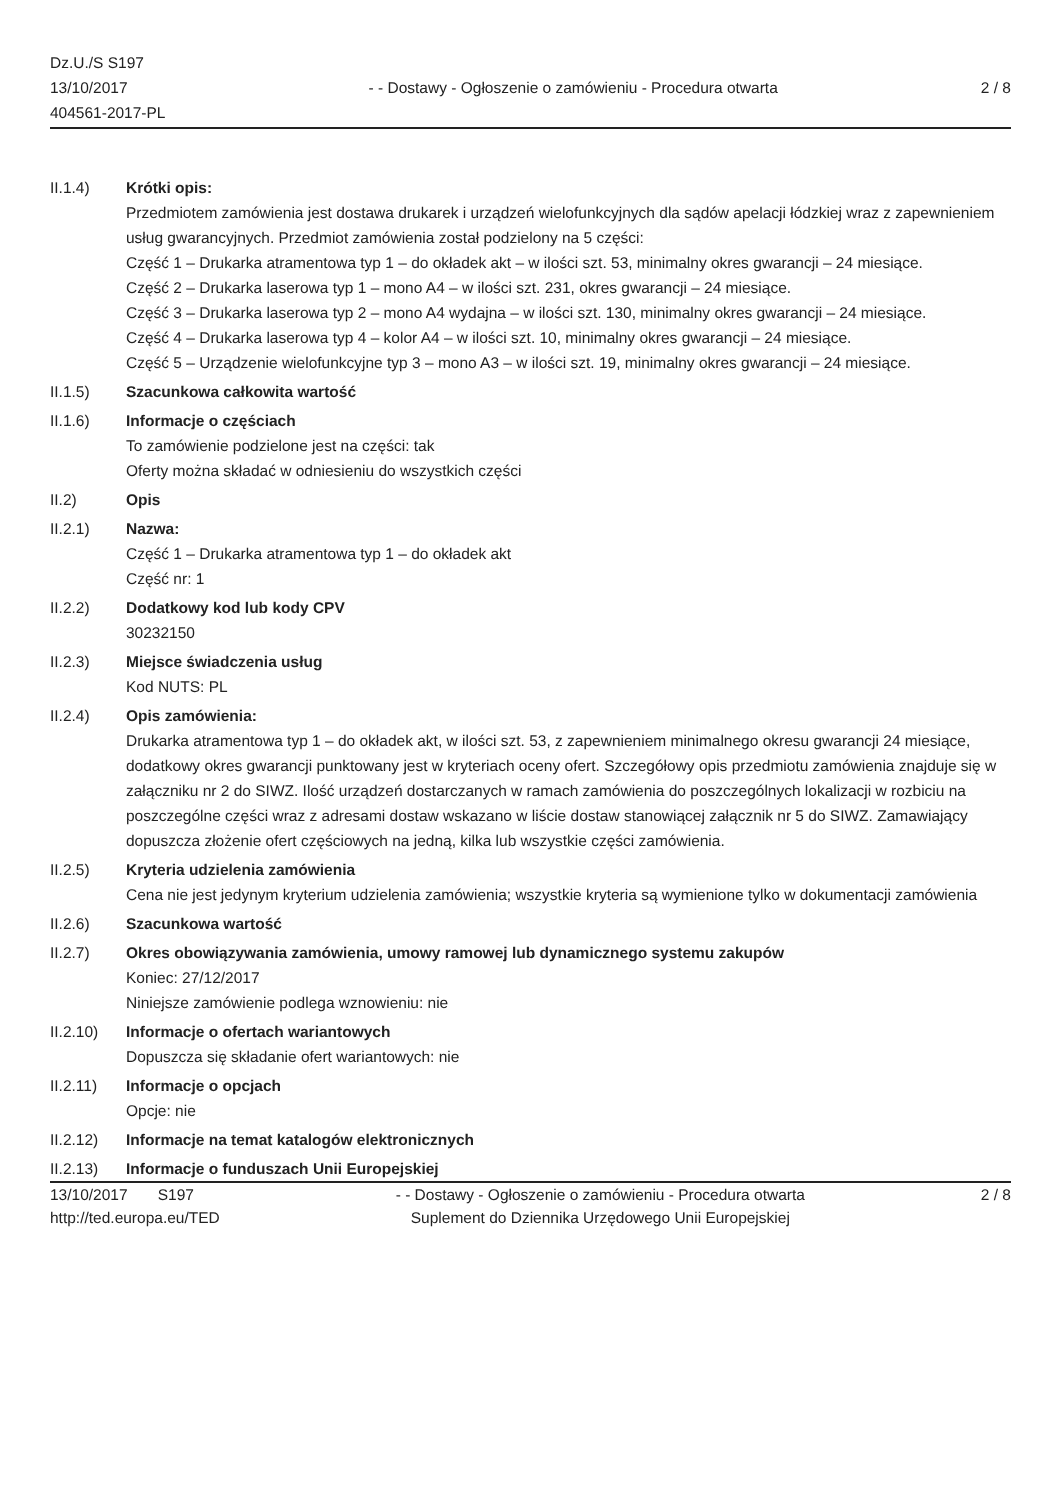Dz.U./S S197
13/10/2017
404561-2017-PL
- - Dostawy - Ogłoszenie o zamówieniu - Procedura otwarta
2 / 8
II.1.4) Krótki opis:
Przedmiotem zamówienia jest dostawa drukarek i urządzeń wielofunkcyjnych dla sądów apelacji łódzkiej wraz z zapewnieniem usług gwarancyjnych. Przedmiot zamówienia został podzielony na 5 części:
Część 1 – Drukarka atramentowa typ 1 – do okładek akt – w ilości szt. 53, minimalny okres gwarancji – 24 miesiące.
Część 2 – Drukarka laserowa typ 1 – mono A4 – w ilości szt. 231, okres gwarancji – 24 miesiące.
Część 3 – Drukarka laserowa typ 2 – mono A4 wydajna – w ilości szt. 130, minimalny okres gwarancji – 24 miesiące.
Część 4 – Drukarka laserowa typ 4 – kolor A4 – w ilości szt. 10, minimalny okres gwarancji – 24 miesiące.
Część 5 – Urządzenie wielofunkcyjne typ 3 – mono A3 – w ilości szt. 19, minimalny okres gwarancji – 24 miesiące.
II.1.5) Szacunkowa całkowita wartość
II.1.6) Informacje o częściach
To zamówienie podzielone jest na części: tak
Oferty można składać w odniesieniu do wszystkich części
II.2) Opis
II.2.1) Nazwa:
Część 1 – Drukarka atramentowa typ 1 – do okładek akt
Część nr: 1
II.2.2) Dodatkowy kod lub kody CPV
30232150
II.2.3) Miejsce świadczenia usług
Kod NUTS: PL
II.2.4) Opis zamówienia:
Drukarka atramentowa typ 1 – do okładek akt, w ilości szt. 53, z zapewnieniem minimalnego okresu gwarancji 24 miesiące, dodatkowy okres gwarancji punktowany jest w kryteriach oceny ofert. Szczegółowy opis przedmiotu zamówienia znajduje się w załączniku nr 2 do SIWZ. Ilość urządzeń dostarczanych w ramach zamówienia do poszczególnych lokalizacji w rozbiciu na poszczególne części wraz z adresami dostaw wskazano w liście dostaw stanowiącej załącznik nr 5 do SIWZ. Zamawiający dopuszcza złożenie ofert częściowych na jedną, kilka lub wszystkie części zamówienia.
II.2.5) Kryteria udzielenia zamówienia
Cena nie jest jedynym kryterium udzielenia zamówienia; wszystkie kryteria są wymienione tylko w dokumentacji zamówienia
II.2.6) Szacunkowa wartość
II.2.7) Okres obowiązywania zamówienia, umowy ramowej lub dynamicznego systemu zakupów
Koniec: 27/12/2017
Niniejsze zamówienie podlega wznowieniu: nie
II.2.10) Informacje o ofertach wariantowych
Dopuszcza się składanie ofert wariantowych: nie
II.2.11) Informacje o opcjach
Opcje: nie
II.2.12) Informacje na temat katalogów elektronicznych
II.2.13) Informacje o funduszach Unii Europejskiej
13/10/2017 S197
http://ted.europa.eu/TED
- - Dostawy - Ogłoszenie o zamówieniu - Procedura otwarta
Suplement do Dziennika Urzędowego Unii Europejskiej
2 / 8